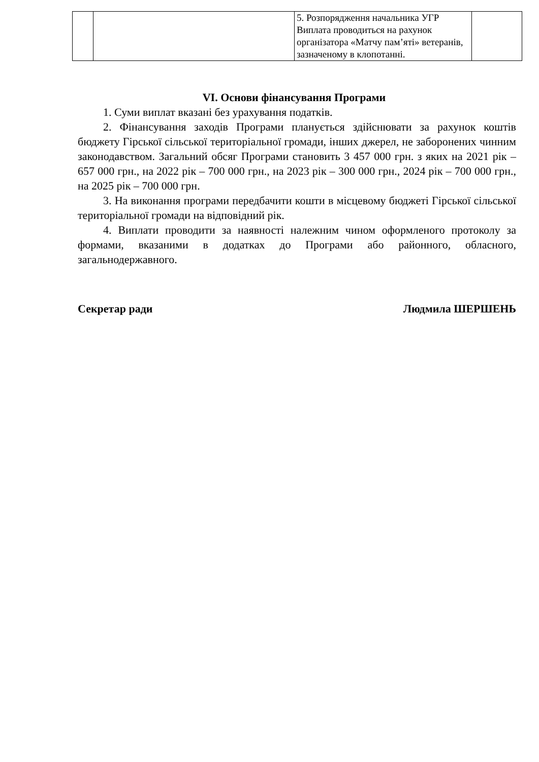| | | 5. Розпорядження начальника УГР Виплата проводиться на рахунок організатора «Матчу пам’яті» ветеранів, зазначеному в клопотанні. | |
VI. Основи фінансування Програми
1. Суми виплат вказані без урахування податків.
2. Фінансування заходів Програми планується здійснювати за рахунок коштів бюджету Гірської сільської територіальної громади, інших джерел, не заборонених чинним законодавством. Загальний обсяг Програми становить 3 457 000 грн. з яких на 2021 рік –657 000 грн., на 2022 рік – 700 000 грн., на 2023 рік – 300 000 грн., 2024 рік – 700 000 грн., на 2025 рік – 700 000 грн.
3. На виконання програми передбачити кошти в місцевому бюджеті Гірської сільської територіальної громади на відповідний рік.
4. Виплати проводити за наявності належним чином оформленого протоколу за формами, вказаними в додатках до Програми або районного, обласного, загальнодержавного.
Секретар ради Людмила ШЕРШЕНЬ